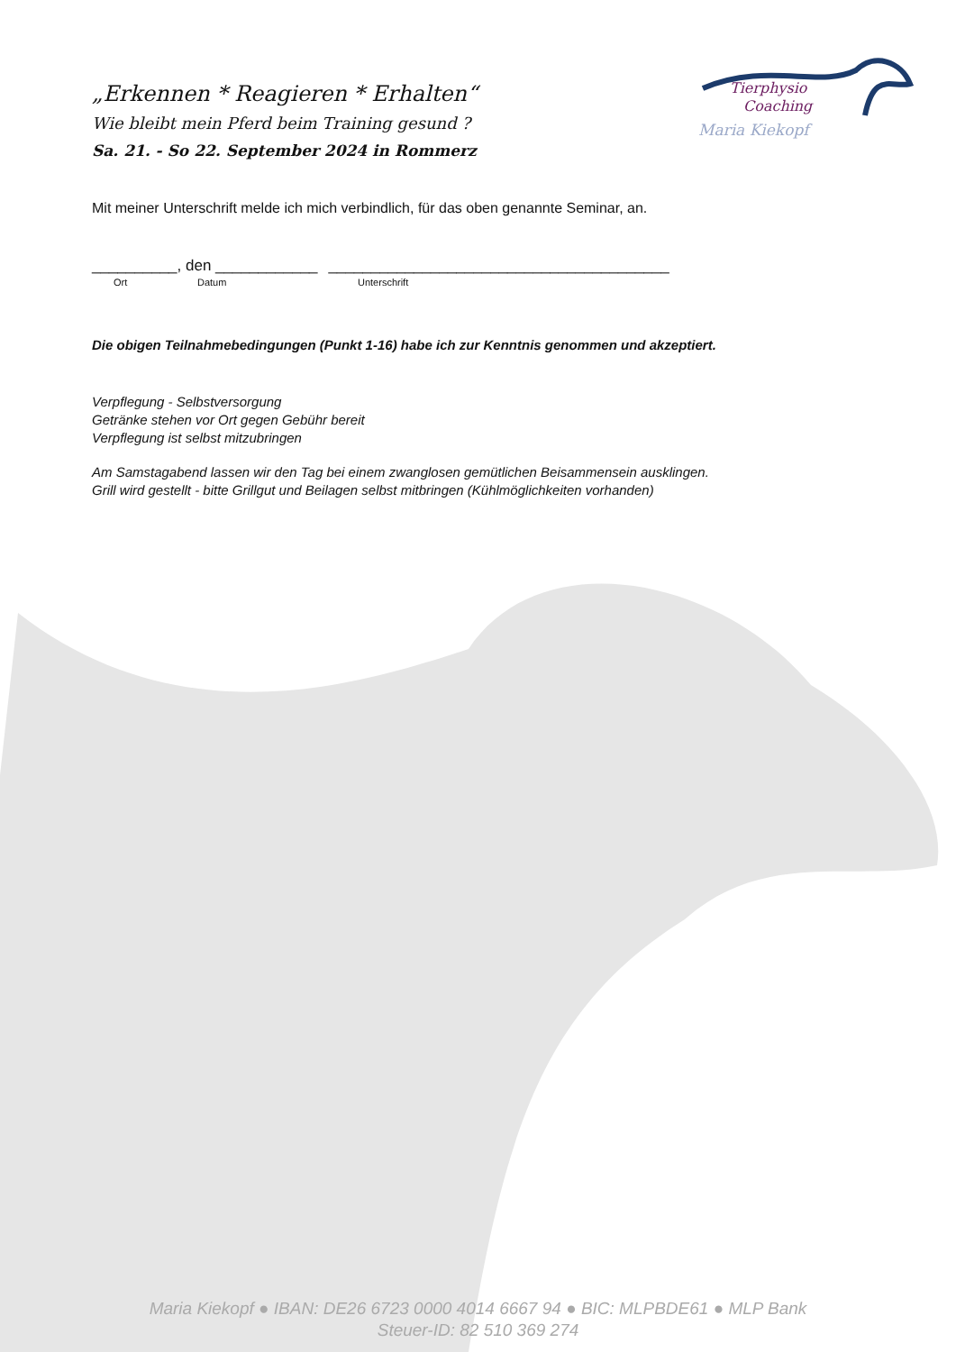Tierphysio
Coaching
Maria Kiekopf
„Erkennen * Reagieren * Erhalten“
Wie bleibt mein Pferd beim Training gesund ?
Sa. 21. - So 22. September 2024 in Rommerz
Mit meiner Unterschrift melde ich mich verbindlich, für das oben genannte Seminar, an.
__________, den ____________ ________________________________________
Ort Datum Unterschrift
Die obigen Teilnahmebedingungen (Punkt 1-16) habe ich zur Kenntnis genommen und akzeptiert.
Verpflegung - Selbstversorgung
Getränke stehen vor Ort gegen Gebühr bereit
Verpflegung ist selbst mitzubringen
Am Samstagabend lassen wir den Tag bei einem zwanglosen gemütlichen Beisammensein ausklingen.
Grill wird gestellt - bitte Grillgut und Beilagen selbst mitbringen (Kühlmöglichkeiten vorhanden)
Maria Kiekopf ● IBAN: DE26 6723 0000 4014 6667 94 ● BIC: MLPBDE61 ● MLP Bank
Steuer-ID: 82 510 369 274